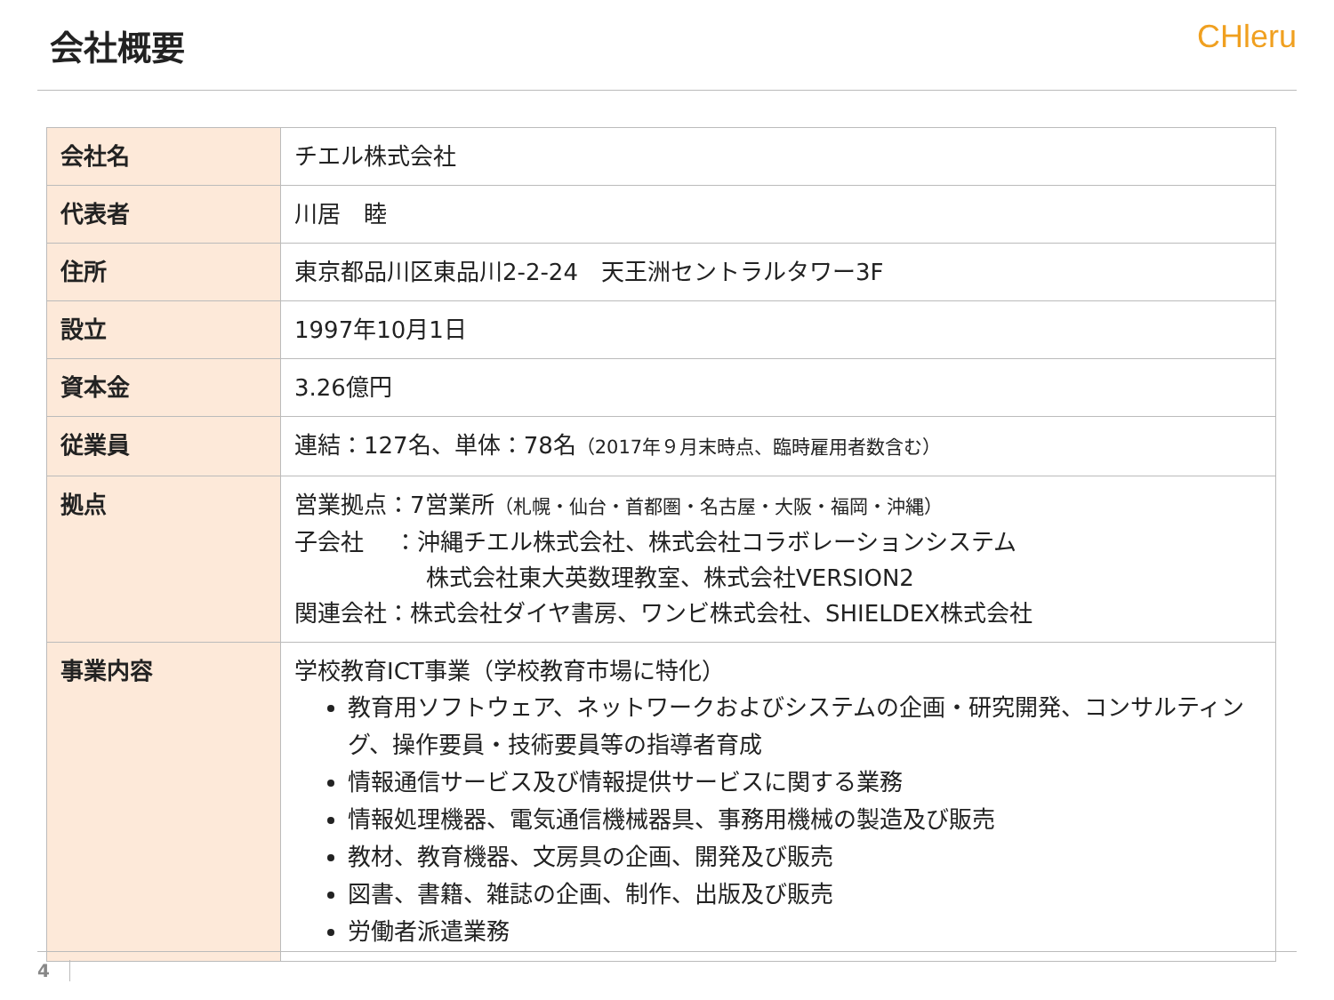会社概要 CHleru
| 会社名 | チエル株式会社 |
| 代表者 | 川居 睦 |
| 住所 | 東京都品川区東品川2-2-24 天王洲セントラルタワー3F |
| 設立 | 1997年10月1日 |
| 資本金 | 3.26億円 |
| 従業員 | 連結：127名、単体：78名 （2017年９月末時点、臨時雇用者数含む） |
| 拠点 | 営業拠点：7営業所 （札幌・仙台・首都圏・名古屋・大阪・福岡・沖縄） 子会社 ：沖縄チエル株式会社、株式会社コラボレーションシステム 株式会社東大英数理教室、株式会社VERSION2 関連会社：株式会社ダイヤ書房、ワンビ株式会社、SHIELDEX株式会社 |
| 事業内容 | 学校教育ICT事業（学校教育市場に特化） 教育用ソフトウェア、ネットワークおよびシステムの企画・研究開発、コンサルティング、操作要員・技術要員等の指導者育成 情報通信サービス及び情報提供サービスに関する業務 情報処理機器、電気通信機械器具、事務用機械の製造及び販売 教材、教育機器、文房具の企画、開発及び販売 図書、書籍、雑誌の企画、制作、出版及び販売 労働者派遣業務 |
4